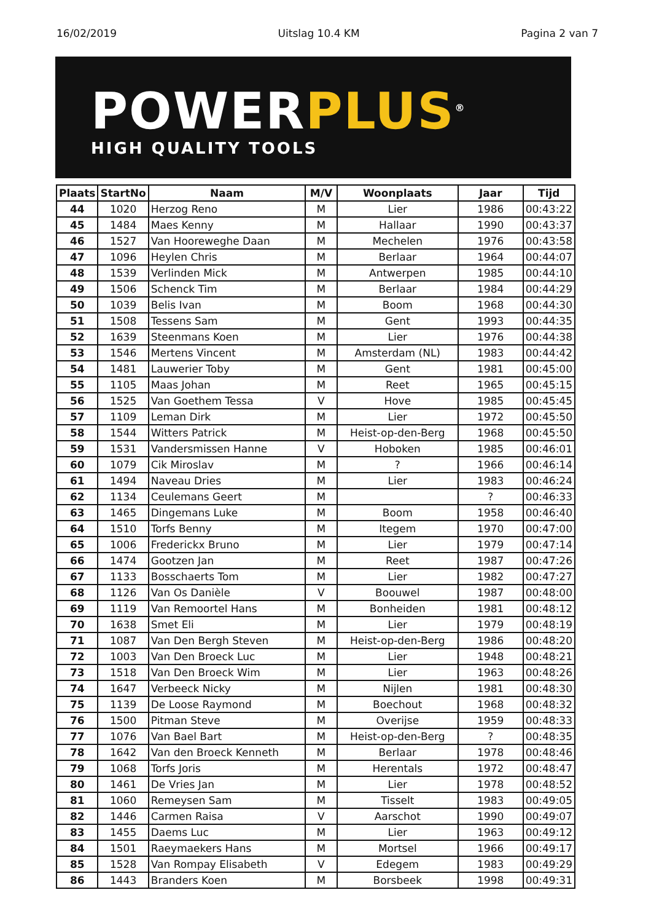16/02/2019 Uitslag 10.4 KM Pagina 2 van 7
POWERPLUS<sup>®</sup>
HIGH QUALITY TOOLS
| Plaats | StartNo | Naam | M/V | Woonplaats | Jaar | Tijd |
| --- | --- | --- | --- | --- | --- | --- |
| 44 | 1020 | Herzog Reno | M | Lier | 1986 | 00:43:22 |
| 45 | 1484 | Maes Kenny | M | Hallaar | 1990 | 00:43:37 |
| 46 | 1527 | Van Hooreweghe Daan | M | Mechelen | 1976 | 00:43:58 |
| 47 | 1096 | Heylen Chris | M | Berlaar | 1964 | 00:44:07 |
| 48 | 1539 | Verlinden Mick | M | Antwerpen | 1985 | 00:44:10 |
| 49 | 1506 | Schenck Tim | M | Berlaar | 1984 | 00:44:29 |
| 50 | 1039 | Belis Ivan | M | Boom | 1968 | 00:44:30 |
| 51 | 1508 | Tessens Sam | M | Gent | 1993 | 00:44:35 |
| 52 | 1639 | Steenmans Koen | M | Lier | 1976 | 00:44:38 |
| 53 | 1546 | Mertens Vincent | M | Amsterdam (NL) | 1983 | 00:44:42 |
| 54 | 1481 | Lauwerier Toby | M | Gent | 1981 | 00:45:00 |
| 55 | 1105 | Maas Johan | M | Reet | 1965 | 00:45:15 |
| 56 | 1525 | Van Goethem Tessa | V | Hove | 1985 | 00:45:45 |
| 57 | 1109 | Leman Dirk | M | Lier | 1972 | 00:45:50 |
| 58 | 1544 | Witters Patrick | M | Heist-op-den-Berg | 1968 | 00:45:50 |
| 59 | 1531 | Vandersmissen Hanne | V | Hoboken | 1985 | 00:46:01 |
| 60 | 1079 | Cik Miroslav | M | ? | 1966 | 00:46:14 |
| 61 | 1494 | Naveau Dries | M | Lier | 1983 | 00:46:24 |
| 62 | 1134 | Ceulemans Geert | M | | ? | 00:46:33 |
| 63 | 1465 | Dingemans Luke | M | Boom | 1958 | 00:46:40 |
| 64 | 1510 | Torfs Benny | M | Itegem | 1970 | 00:47:00 |
| 65 | 1006 | Frederickx Bruno | M | Lier | 1979 | 00:47:14 |
| 66 | 1474 | Gootzen Jan | M | Reet | 1987 | 00:47:26 |
| 67 | 1133 | Bosschaerts Tom | M | Lier | 1982 | 00:47:27 |
| 68 | 1126 | Van Os Danièle | V | Boouwel | 1987 | 00:48:00 |
| 69 | 1119 | Van Remoortel Hans | M | Bonheiden | 1981 | 00:48:12 |
| 70 | 1638 | Smet Eli | M | Lier | 1979 | 00:48:19 |
| 71 | 1087 | Van Den Bergh Steven | M | Heist-op-den-Berg | 1986 | 00:48:20 |
| 72 | 1003 | Van Den Broeck Luc | M | Lier | 1948 | 00:48:21 |
| 73 | 1518 | Van Den Broeck Wim | M | Lier | 1963 | 00:48:26 |
| 74 | 1647 | Verbeeck Nicky | M | Nijlen | 1981 | 00:48:30 |
| 75 | 1139 | De Loose Raymond | M | Boechout | 1968 | 00:48:32 |
| 76 | 1500 | Pitman Steve | M | Overijse | 1959 | 00:48:33 |
| 77 | 1076 | Van Bael Bart | M | Heist-op-den-Berg | ? | 00:48:35 |
| 78 | 1642 | Van den Broeck Kenneth | M | Berlaar | 1978 | 00:48:46 |
| 79 | 1068 | Torfs Joris | M | Herentals | 1972 | 00:48:47 |
| 80 | 1461 | De Vries Jan | M | Lier | 1978 | 00:48:52 |
| 81 | 1060 | Remeysen Sam | M | Tisselt | 1983 | 00:49:05 |
| 82 | 1446 | Carmen Raisa | V | Aarschot | 1990 | 00:49:07 |
| 83 | 1455 | Daems Luc | M | Lier | 1963 | 00:49:12 |
| 84 | 1501 | Raeymaekers Hans | M | Mortsel | 1966 | 00:49:17 |
| 85 | 1528 | Van Rompay Elisabeth | V | Edegem | 1983 | 00:49:29 |
| 86 | 1443 | Branders Koen | M | Borsbeek | 1998 | 00:49:31 |